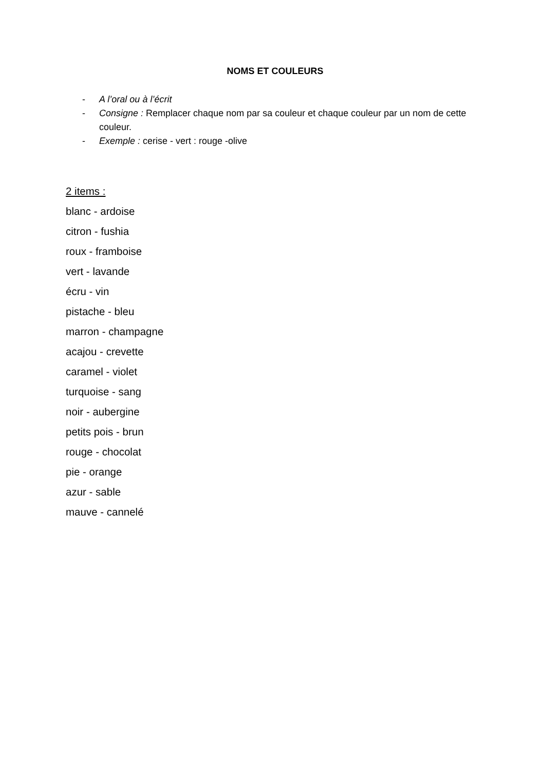NOMS ET COULEURS
- A l’oral ou à l’écrit
- Consigne : Remplacer chaque nom par sa couleur et chaque couleur par un nom de cette couleur.
- Exemple : cerise - vert : rouge -olive
2 items :
blanc - ardoise
citron - fushia
roux - framboise
vert - lavande
écru - vin
pistache - bleu
marron - champagne
acajou - crevette
caramel - violet
turquoise - sang
noir - aubergine
petits pois - brun
rouge - chocolat
pie - orange
azur - sable
mauve - cannelé